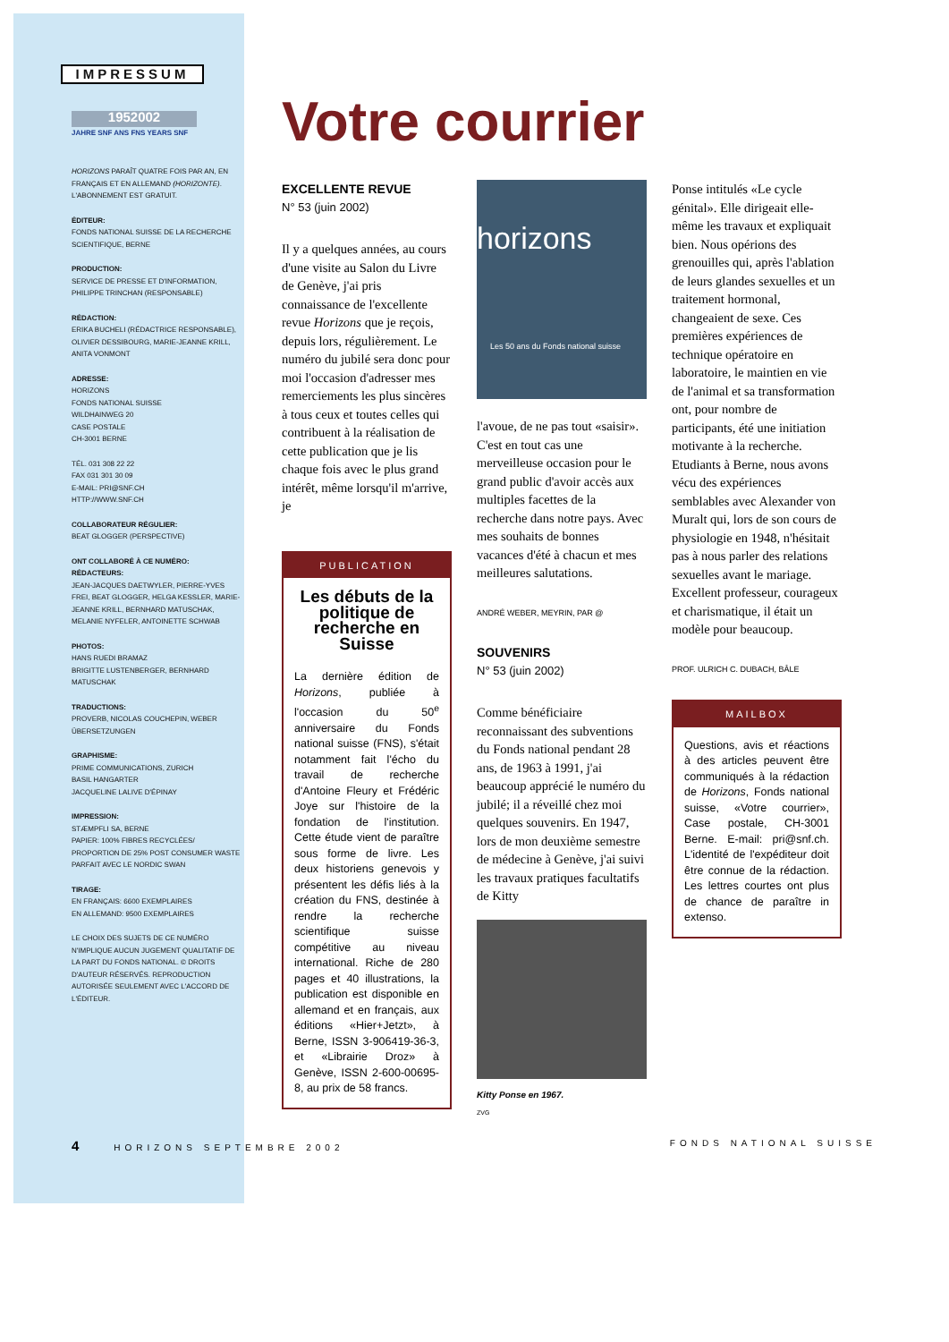IMPRESSUM
1952002
JAHRE SNF ANS FNS YEARS SNF
HORIZONS PARAÎT QUATRE FOIS PAR AN, EN FRANÇAIS ET EN ALLEMAND (HORIZONTE). L'ABONNEMENT EST GRATUIT.
ÉDITEUR:
FONDS NATIONAL SUISSE DE LA RECHERCHE SCIENTIFIQUE, BERNE
PRODUCTION:
SERVICE DE PRESSE ET D'INFORMATION, PHILIPPE TRINCHAN (RESPONSABLE)
RÉDACTION:
ERIKA BUCHELI (RÉDACTRICE RESPONSABLE), OLIVIER DESSIBOURG, MARIE-JEANNE KRILL, ANITA VONMONT
ADRESSE:
HORIZONS
FONDS NATIONAL SUISSE
WILDHAINWEG 20
CASE POSTALE
CH-3001 BERNE
TÉL. 031 308 22 22
FAX 031 301 30 09
E-MAIL: PRI@SNF.CH
HTTP://WWW.SNF.CH
COLLABORATEUR RÉGULIER:
BEAT GLOGGER (PERSPECTIVE)
ONT COLLABORÉ À CE NUMÉRO:
RÉDACTEURS:
JEAN-JACQUES DAETWYLER, PIERRE-YVES FREI, BEAT GLOGGER, HELGA KESSLER, MARIE-JEANNE KRILL, BERNHARD MATUSCHAK, MELANIE NYFELER, ANTOINETTE SCHWAB
PHOTOS:
HANS RUEDI BRAMAZ
BRIGITTE LUSTENBERGER, BERNHARD MATUSCHAK
TRADUCTIONS:
PROVERB, NICOLAS COUCHEPIN, WEBER ÜBERSETZUNGEN
GRAPHISME:
PRIME COMMUNICATIONS, ZURICH
BASIL HANGARTER
JACQUELINE LALIVE D'ÉPINAY
IMPRESSION:
STÆMPFLI SA, BERNE
PAPIER: 100% FIBRES RECYCLÉES/ PROPORTION DE 25% POST CONSUMER WASTE PARFAIT AVEC LE NORDIC SWAN
TIRAGE:
EN FRANÇAIS: 6600 EXEMPLAIRES
EN ALLEMAND: 9500 EXEMPLAIRES
LE CHOIX DES SUJETS DE CE NUMÉRO N'IMPLIQUE AUCUN JUGEMENT QUALITATIF DE LA PART DU FONDS NATIONAL. © DROITS D'AUTEUR RÉSERVÉS. REPRODUCTION AUTORISÉE SEULEMENT AVEC L'ACCORD DE L'ÉDITEUR.
Votre courrier
EXCELLENTE REVUE
N° 53 (juin 2002)
Il y a quelques années, au cours d'une visite au Salon du Livre de Genève, j'ai pris connaissance de l'excellente revue Horizons que je reçois, depuis lors, régulièrement. Le numéro du jubilé sera donc pour moi l'occasion d'adresser mes remerciements les plus sincères à tous ceux et toutes celles qui contribuent à la réalisation de cette publication que je lis chaque fois avec le plus grand intérêt, même lorsqu'il m'arrive, je
PUBLICATION
Les débuts de la politique de recherche en Suisse
La dernière édition de Horizons, publiée à l'occasion du 50<sup>e</sup> anniversaire du Fonds national suisse (FNS), s'était notamment fait l'écho du travail de recherche d'Antoine Fleury et Frédéric Joye sur l'histoire de la fondation de l'institution. Cette étude vient de paraître sous forme de livre. Les deux historiens genevois y présentent les défis liés à la création du FNS, destinée à rendre la recherche scientifique suisse compétitive au niveau international. Riche de 280 pages et 40 illustrations, la publication est disponible en allemand et en français, aux éditions «Hier+Jetzt», à Berne, ISSN 3-906419-36-3, et «Librairie Droz» à Genève, ISSN 2-600-00695-8, au prix de 58 francs.
horizons
Les 50 ans du Fonds national suisse
l'avoue, de ne pas tout «saisir». C'est en tout cas une merveilleuse occasion pour le grand public d'avoir accès aux multiples facettes de la recherche dans notre pays. Avec mes souhaits de bonnes vacances d'été à chacun et mes meilleures salutations.
ANDRÉ WEBER, MEYRIN, PAR @
SOUVENIRS
N° 53 (juin 2002)
Comme bénéficiaire reconnaissant des subventions du Fonds national pendant 28 ans, de 1963 à 1991, j'ai beaucoup apprécié le numéro du jubilé; il a réveillé chez moi quelques souvenirs. En 1947, lors de mon deuxième semestre de médecine à Genève, j'ai suivi les travaux pratiques facultatifs de Kitty
Kitty Ponse en 1967.
ZVG
Ponse intitulés «Le cycle génital». Elle dirigeait elle-même les travaux et expliquait bien. Nous opérions des grenouilles qui, après l'ablation de leurs glandes sexuelles et un traitement hormonal, changeaient de sexe. Ces premières expériences de technique opératoire en laboratoire, le maintien en vie de l'animal et sa transformation ont, pour nombre de participants, été une initiation motivante à la recherche. Etudiants à Berne, nous avons vécu des expériences semblables avec Alexander von Muralt qui, lors de son cours de physiologie en 1948, n'hésitait pas à nous parler des relations sexuelles avant le mariage. Excellent professeur, courageux et charismatique, il était un modèle pour beaucoup.
PROF. ULRICH C. DUBACH, BÂLE
MAILBOX
Questions, avis et réactions à des articles peuvent être communiqués à la rédaction de Horizons, Fonds national suisse, «Votre courrier», Case postale, CH-3001 Berne. E-mail: pri@snf.ch. L'identité de l'expéditeur doit être connue de la rédaction. Les lettres courtes ont plus de chance de paraître in extenso.
4 HORIZONS SEPTEMBRE 2002 FONDS NATIONAL SUISSE